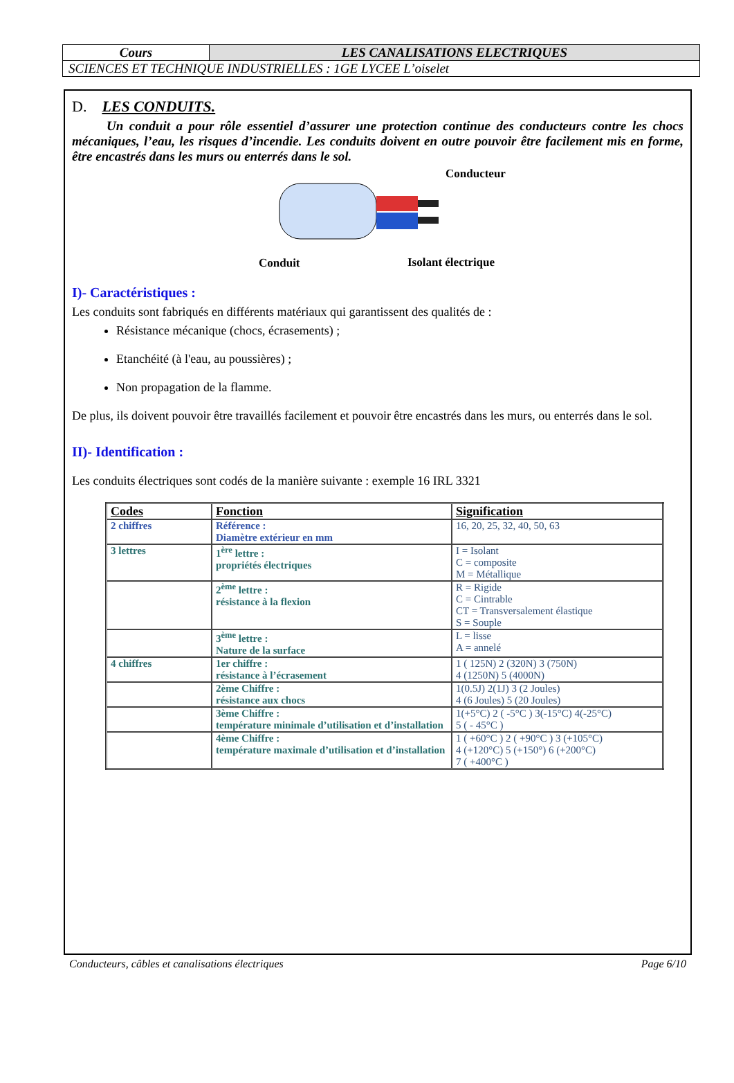| Cours | LES CANALISATIONS ELECTRIQUES |
| SCIENCES ET TECHNIQUE INDUSTRIELLES : 1GE LYCEE L’oiselet | |
D. LES CONDUITS.
Un conduit a pour rôle essentiel d’assurer une protection continue des conducteurs contre les chocs mécaniques, l’eau, les risques d’incendie. Les conduits doivent en outre pouvoir être facilement mis en forme, être encastrés dans les murs ou enterrés dans le sol.
Conducteur
Conduit Isolant électrique
I)- Caractéristiques :
Les conduits sont fabriqués en différents matériaux qui garantissent des qualités de :
Résistance mécanique (chocs, écrasements) ;
Etanchéité (à l'eau, au poussières) ;
Non propagation de la flamme.
De plus, ils doivent pouvoir être travaillés facilement et pouvoir être encastrés dans les murs, ou enterrés dans le sol.
II)- Identification :
Les conduits électriques sont codés de la manière suivante : exemple 16 IRL 3321
| Codes | Fonction | Signification |
| --- | --- | --- |
| 2 chiffres | Référence : Diamètre extérieur en mm | 16, 20, 25, 32, 40, 50, 63 |
| 3 lettres | 1<sup>ère</sup> lettre : propriétés électriques | I = Isolant C = composite M = Métallique |
| | 2<sup>ème</sup> lettre : résistance à la flexion | R = Rigide C = Cintrable CT = Transversalement élastique S = Souple |
| | 3<sup>ème</sup> lettre : Nature de la surface | L = lisse A = annelé |
| 4 chiffres | 1er chiffre : résistance à l’écrasement | 1 ( 125N) 2 (320N) 3 (750N) 4 (1250N) 5 (4000N) |
| | 2ème Chiffre : résistance aux chocs | 1(0.5J) 2(1J) 3 (2 Joules) 4 (6 Joules) 5 (20 Joules) |
| | 3ème Chiffre : température minimale d’utilisation et d’installation | 1(+5°C) 2 ( -5°C ) 3(-15°C) 4(-25°C) 5 ( - 45°C ) |
| | 4ème Chiffre : température maximale d’utilisation et d’installation | 1 ( +60°C ) 2 ( +90°C ) 3 (+105°C) 4 (+120°C) 5 (+150°) 6 (+200°C) 7 ( +400°C ) |
Conducteurs, câbles et canalisations électriques Page 6/10